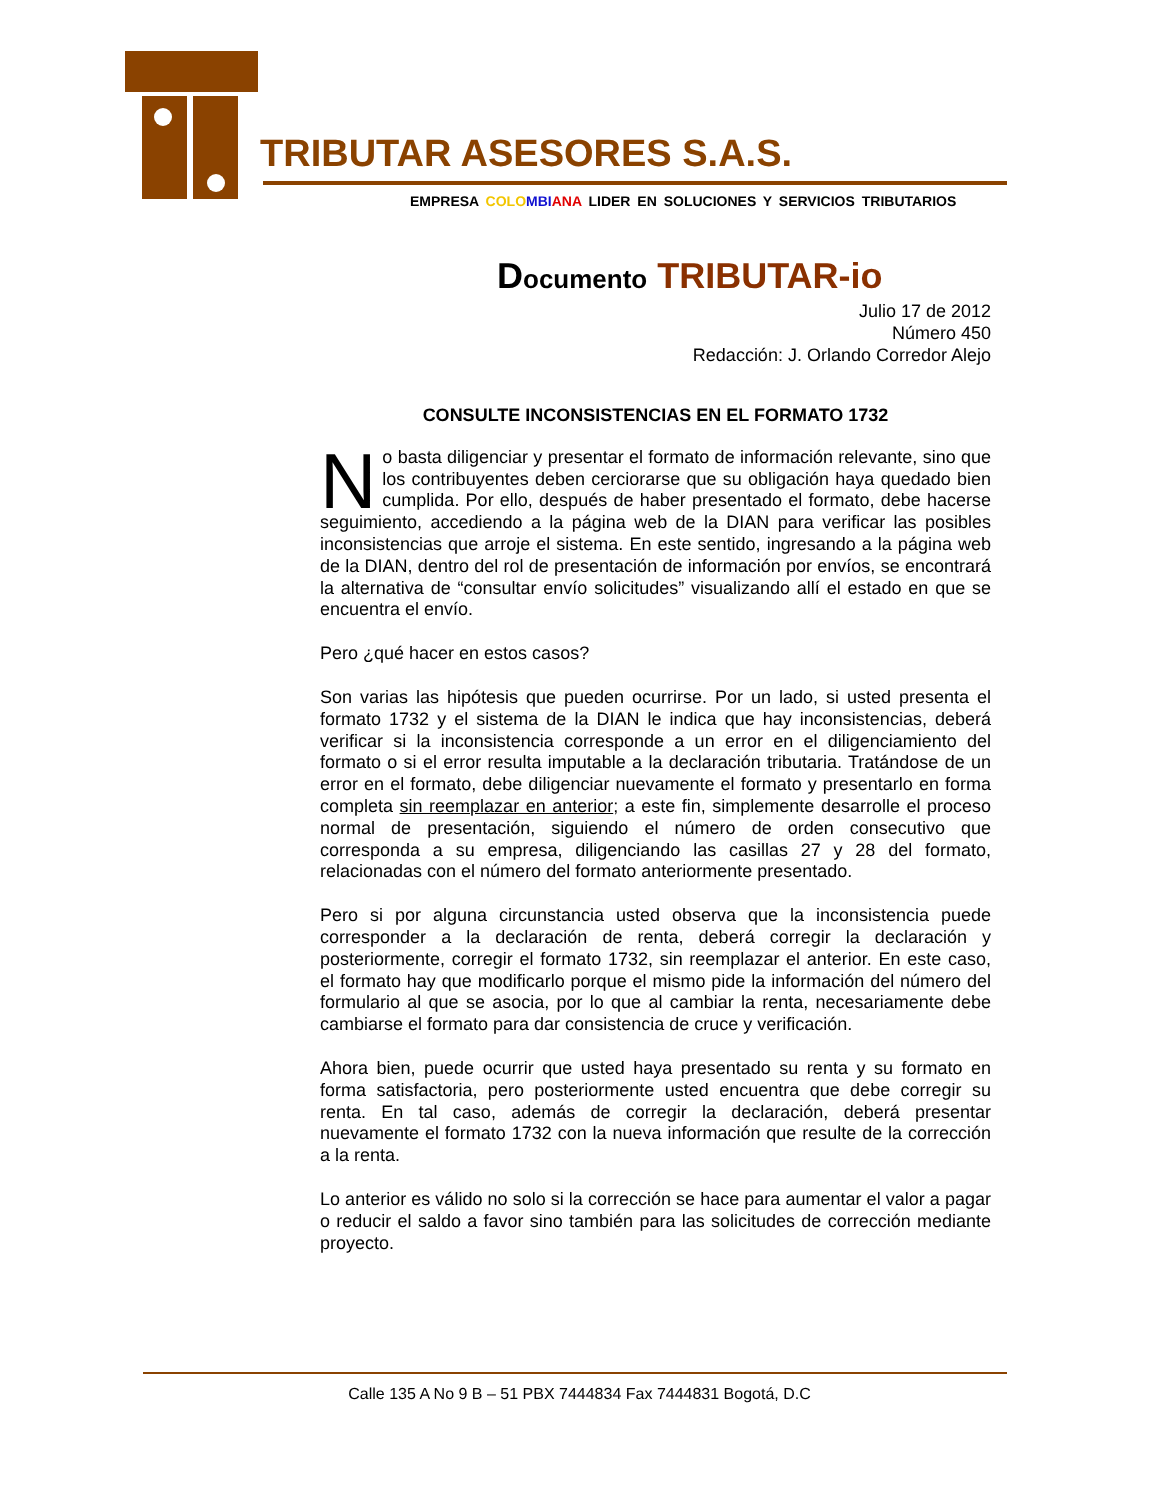TRIBUTAR ASESORES S.A.S.
EMPRESA COLO MBI ANA LIDER EN SOLUCIONES Y SERVICIOS TRIBUTARIOS
Documento TRIBUTAR-io
Julio 17 de 2012
Número 450
Redacción: J. Orlando Corredor Alejo
CONSULTE INCONSISTENCIAS EN EL FORMATO 1732
No basta diligenciar y presentar el formato de información relevante, sino que los contribuyentes deben cerciorarse que su obligación haya quedado bien cumplida. Por ello, después de haber presentado el formato, debe hacerse seguimiento, accediendo a la página web de la DIAN para verificar las posibles inconsistencias que arroje el sistema. En este sentido, ingresando a la página web de la DIAN, dentro del rol de presentación de información por envíos, se encontrará la alternativa de “consultar envío solicitudes” visualizando allí el estado en que se encuentra el envío.
Pero ¿qué hacer en estos casos?
Son varias las hipótesis que pueden ocurrirse. Por un lado, si usted presenta el formato 1732 y el sistema de la DIAN le indica que hay inconsistencias, deberá verificar si la inconsistencia corresponde a un error en el diligenciamiento del formato o si el error resulta imputable a la declaración tributaria. Tratándose de un error en el formato, debe diligenciar nuevamente el formato y presentarlo en forma completa sin reemplazar en anterior; a este fin, simplemente desarrolle el proceso normal de presentación, siguiendo el número de orden consecutivo que corresponda a su empresa, diligenciando las casillas 27 y 28 del formato, relacionadas con el número del formato anteriormente presentado.
Pero si por alguna circunstancia usted observa que la inconsistencia puede corresponder a la declaración de renta, deberá corregir la declaración y posteriormente, corregir el formato 1732, sin reemplazar el anterior. En este caso, el formato hay que modificarlo porque el mismo pide la información del número del formulario al que se asocia, por lo que al cambiar la renta, necesariamente debe cambiarse el formato para dar consistencia de cruce y verificación.
Ahora bien, puede ocurrir que usted haya presentado su renta y su formato en forma satisfactoria, pero posteriormente usted encuentra que debe corregir su renta. En tal caso, además de corregir la declaración, deberá presentar nuevamente el formato 1732 con la nueva información que resulte de la corrección a la renta.
Lo anterior es válido no solo si la corrección se hace para aumentar el valor a pagar o reducir el saldo a favor sino también para las solicitudes de corrección mediante proyecto.
Calle 135 A No 9 B – 51 PBX 7444834 Fax 7444831 Bogotá, D.C